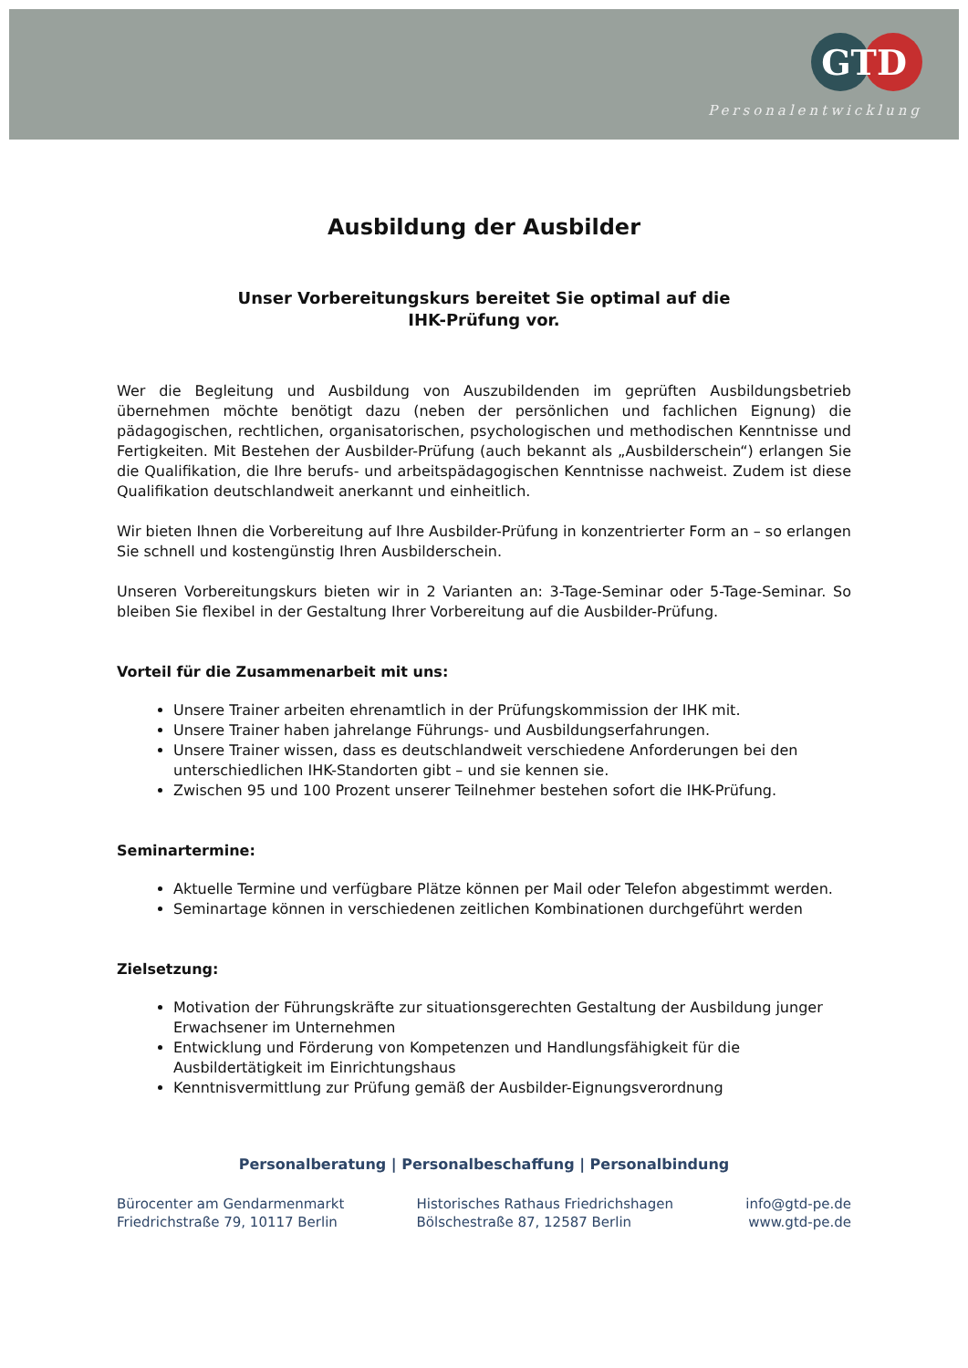GTD
Personalentwicklung
Ausbildung der Ausbilder
Unser Vorbereitungskurs bereitet Sie optimal auf die
IHK-Prüfung vor.
Wer die Begleitung und Ausbildung von Auszubildenden im geprüften Ausbildungsbetrieb übernehmen möchte benötigt dazu (neben der persönlichen und fachlichen Eignung) die pädagogischen, rechtlichen, organisatorischen, psychologischen und methodischen Kenntnisse und Fertigkeiten. Mit Bestehen der Ausbilder-Prüfung (auch bekannt als „Ausbilderschein“) erlangen Sie die Qualifikation, die Ihre berufs- und arbeitspädagogischen Kenntnisse nachweist. Zudem ist diese Qualifikation deutschlandweit anerkannt und einheitlich.
Wir bieten Ihnen die Vorbereitung auf Ihre Ausbilder-Prüfung in konzentrierter Form an – so erlangen Sie schnell und kostengünstig Ihren Ausbilderschein.
Unseren Vorbereitungskurs bieten wir in 2 Varianten an: 3-Tage-Seminar oder 5-Tage-Seminar. So bleiben Sie flexibel in der Gestaltung Ihrer Vorbereitung auf die Ausbilder-Prüfung.
Vorteil für die Zusammenarbeit mit uns:
Unsere Trainer arbeiten ehrenamtlich in der Prüfungskommission der IHK mit.
Unsere Trainer haben jahrelange Führungs- und Ausbildungserfahrungen.
Unsere Trainer wissen, dass es deutschlandweit verschiedene Anforderungen bei den unterschiedlichen IHK-Standorten gibt – und sie kennen sie.
Zwischen 95 und 100 Prozent unserer Teilnehmer bestehen sofort die IHK-Prüfung.
Seminartermine:
Aktuelle Termine und verfügbare Plätze können per Mail oder Telefon abgestimmt werden.
Seminartage können in verschiedenen zeitlichen Kombinationen durchgeführt werden
Zielsetzung:
Motivation der Führungskräfte zur situationsgerechten Gestaltung der Ausbildung junger Erwachsener im Unternehmen
Entwicklung und Förderung von Kompetenzen und Handlungsfähigkeit für die Ausbildertätigkeit im Einrichtungshaus
Kenntnisvermittlung zur Prüfung gemäß der Ausbilder-Eignungsverordnung
Personalberatung | Personalbeschaffung | Personalbindung
Bürocenter am Gendarmenmarkt
Friedrichstraße 79, 10117 Berlin
Historisches Rathaus Friedrichshagen
Bölschestraße 87, 12587 Berlin
info@gtd-pe.de
www.gtd-pe.de